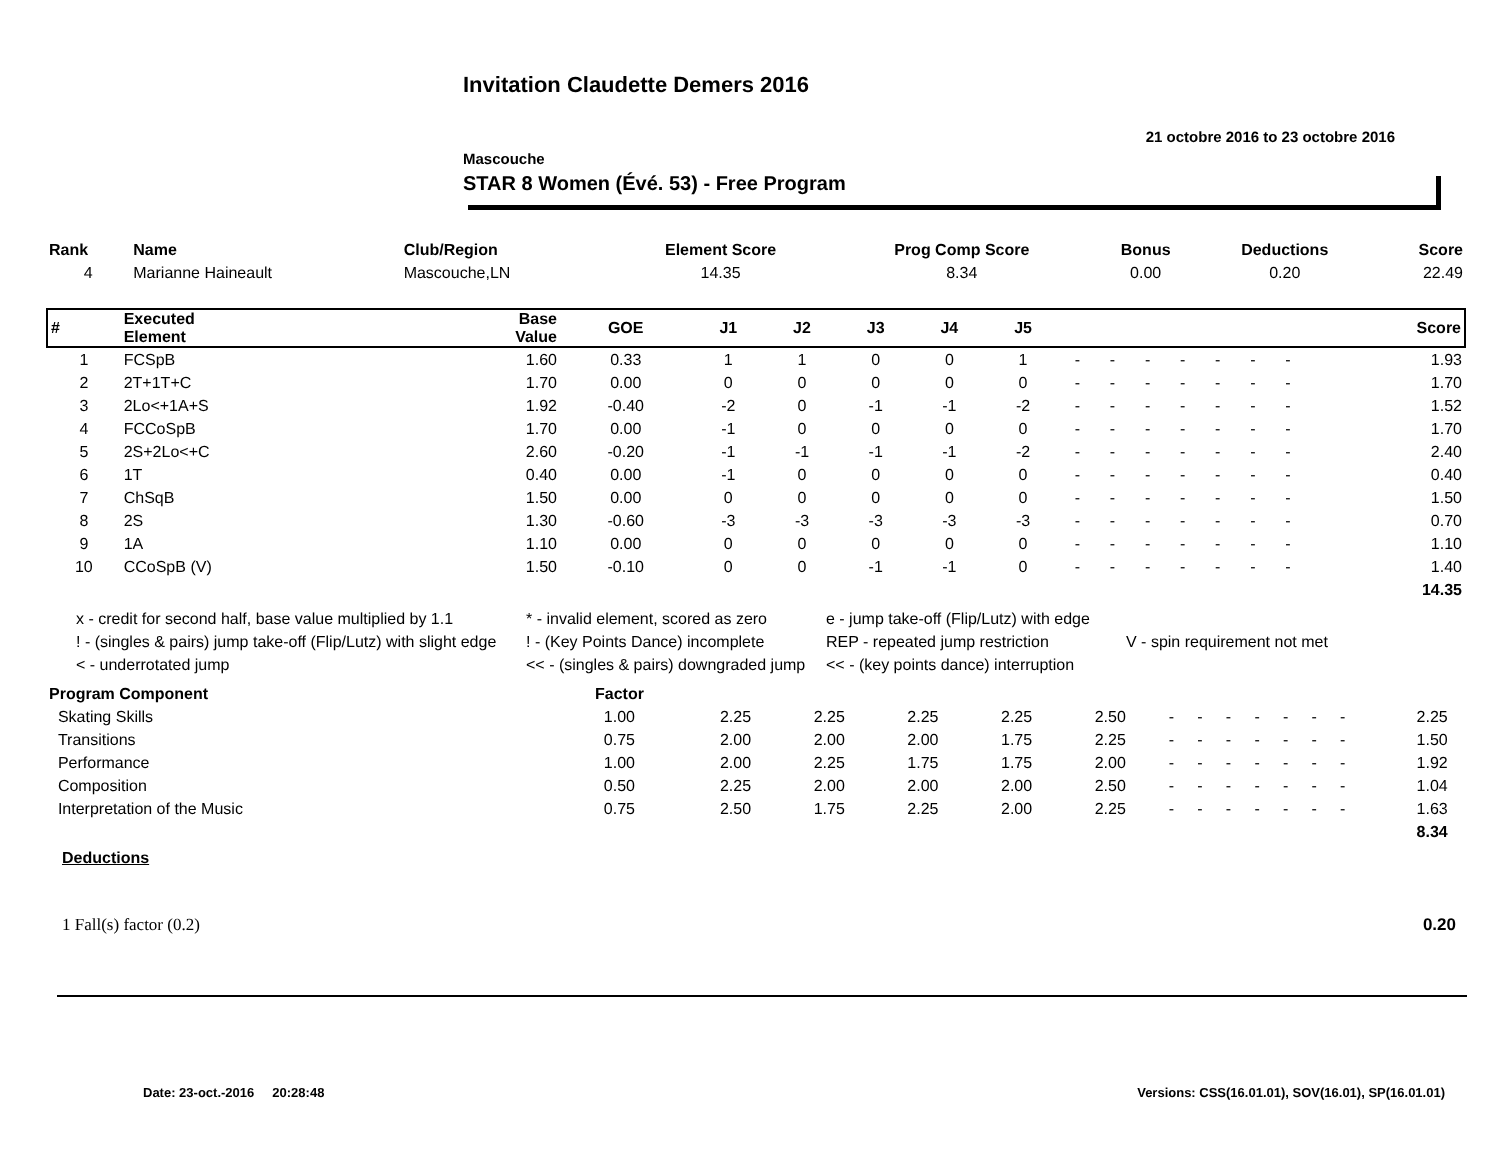Invitation Claudette Demers 2016
21 octobre 2016 to 23 octobre 2016
Mascouche
STAR 8 Women (Évé. 53) - Free Program
| Rank | Name | Club/Region | Element Score | Prog Comp Score | Bonus | Deductions | Score |
| --- | --- | --- | --- | --- | --- | --- | --- |
| 4 | Marianne Haineault | Mascouche,LN | 14.35 | 8.34 | 0.00 | 0.20 | 22.49 |
| # | Executed Element | Base Value | GOE | J1 | J2 | J3 | J4 | J5 | | | | | | | | Score |
| --- | --- | --- | --- | --- | --- | --- | --- | --- | --- | --- | --- | --- | --- | --- | --- | --- |
| 1 | FCSpB | 1.60 | 0.33 | 1 | 1 | 0 | 0 | 1 | - | - | - | - | - | - | - | 1.93 |
| 2 | 2T+1T+C | 1.70 | 0.00 | 0 | 0 | 0 | 0 | 0 | - | - | - | - | - | - | - | 1.70 |
| 3 | 2Lo<+1A+S | 1.92 | -0.40 | -2 | 0 | -1 | -1 | -2 | - | - | - | - | - | - | - | 1.52 |
| 4 | FCCoSpB | 1.70 | 0.00 | -1 | 0 | 0 | 0 | 0 | - | - | - | - | - | - | - | 1.70 |
| 5 | 2S+2Lo<+C | 2.60 | -0.20 | -1 | -1 | -1 | -1 | -2 | - | - | - | - | - | - | - | 2.40 |
| 6 | 1T | 0.40 | 0.00 | -1 | 0 | 0 | 0 | 0 | - | - | - | - | - | - | - | 0.40 |
| 7 | ChSqB | 1.50 | 0.00 | 0 | 0 | 0 | 0 | 0 | - | - | - | - | - | - | - | 1.50 |
| 8 | 2S | 1.30 | -0.60 | -3 | -3 | -3 | -3 | -3 | - | - | - | - | - | - | - | 0.70 |
| 9 | 1A | 1.10 | 0.00 | 0 | 0 | 0 | 0 | 0 | - | - | - | - | - | - | - | 1.10 |
| 10 | CCoSpB (V) | 1.50 | -0.10 | 0 | 0 | -1 | -1 | 0 | - | - | - | - | - | - | - | 1.40 |
| | | | | | | | | | | | | | | | | 14.35 |
x - credit for second half, base value multiplied by 1.1 * - invalid element, scored as zero e - jump take-off (Flip/Lutz) with edge ! - (singles & pairs) jump take-off (Flip/Lutz) with slight edge! - (Key Points Dance) incomplete REP - repeated jump restriction V - spin requirement not met < - underrotated jump << - (singles & pairs) downgraded jump << - (key points dance) interruption
| Program Component | Factor | | | | | | | | | | | | | | |
| --- | --- | --- | --- | --- | --- | --- | --- | --- | --- | --- | --- | --- | --- | --- | --- |
| Skating Skills | 1.00 | 2.25 | 2.25 | 2.25 | 2.25 | 2.50 | - | - | - | - | - | - | - | 2.25 | |
| Transitions | 0.75 | 2.00 | 2.00 | 2.00 | 1.75 | 2.25 | - | - | - | - | - | - | - | 1.50 | |
| Performance | 1.00 | 2.00 | 2.25 | 1.75 | 1.75 | 2.00 | - | - | - | - | - | - | - | 1.92 | |
| Composition | 0.50 | 2.25 | 2.00 | 2.00 | 2.00 | 2.50 | - | - | - | - | - | - | - | 1.04 | |
| Interpretation of the Music | 0.75 | 2.50 | 1.75 | 2.25 | 2.00 | 2.25 | - | - | - | - | - | - | - | 1.63 | |
| | | | | | | | | | | | | | | 8.34 | |
Deductions
1 Fall(s) factor (0.2) 0.20
Date: 23-oct.-2016 20:28:48
Versions: CSS(16.01.01), SOV(16.01), SP(16.01.01)